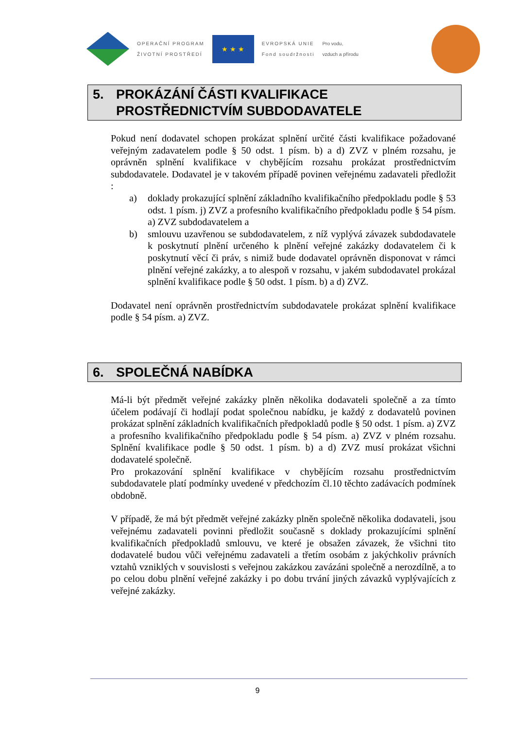OPERAČNÍ PROGRAM
ŽIVOTNÍ PROSTŘEDÍ
★ ★ ★
EVROPSKÁ UNIE
Fond soudržnosti
Pro vodu,
vzduch a přírodu
5. PROKÁZÁNÍ ČÁSTI KVALIFIKACE
PROSTŘEDNICTVÍM SUBDODAVATELE
Pokud není dodavatel schopen prokázat splnění určité části kvalifikace požadované veřejným zadavatelem podle § 50 odst. 1 písm. b) a d) ZVZ v plném rozsahu, je oprávněn splnění kvalifikace v chybějícím rozsahu prokázat prostřednictvím subdodavatele. Dodavatel je v takovém případě povinen veřejnému zadavateli předložit :
a) doklady prokazující splnění základního kvalifikačního předpokladu podle § 53 odst. 1 písm. j) ZVZ a profesního kvalifikačního předpokladu podle § 54 písm. a) ZVZ subdodavatelem a
b) smlouvu uzavřenou se subdodavatelem, z níž vyplývá závazek subdodavatele k poskytnutí plnění určeného k plnění veřejné zakázky dodavatelem či k poskytnutí věcí či práv, s nimiž bude dodavatel oprávněn disponovat v rámci plnění veřejné zakázky, a to alespoň v rozsahu, v jakém subdodavatel prokázal splnění kvalifikace podle § 50 odst. 1 písm. b) a d) ZVZ.
Dodavatel není oprávněn prostřednictvím subdodavatele prokázat splnění kvalifikace podle § 54 písm. a) ZVZ.
6. SPOLEČNÁ NABÍDKA
Má-li být předmět veřejné zakázky plněn několika dodavateli společně a za tímto účelem podávají či hodlají podat společnou nabídku, je každý z dodavatelů povinen prokázat splnění základních kvalifikačních předpokladů podle § 50 odst. 1 písm. a) ZVZ a profesního kvalifikačního předpokladu podle § 54 písm. a) ZVZ v plném rozsahu. Splnění kvalifikace podle § 50 odst. 1 písm. b) a d) ZVZ musí prokázat všichni dodavatelé společně.
Pro prokazování splnění kvalifikace v chybějícím rozsahu prostřednictvím subdodavatele platí podmínky uvedené v předchozím čl.10 těchto zadávacích podmínek obdobně.
V případě, že má být předmět veřejné zakázky plněn společně několika dodavateli, jsou veřejnému zadavateli povinni předložit současně s doklady prokazujícími splnění kvalifikačních předpokladů smlouvu, ve které je obsažen závazek, že všichni tito dodavatelé budou vůči veřejnému zadavateli a třetím osobám z jakýchkoliv právních vztahů vzniklých v souvislosti s veřejnou zakázkou zavázáni společně a nerozdílně, a to po celou dobu plnění veřejné zakázky i po dobu trvání jiných závazků vyplývajících z veřejné zakázky.
9